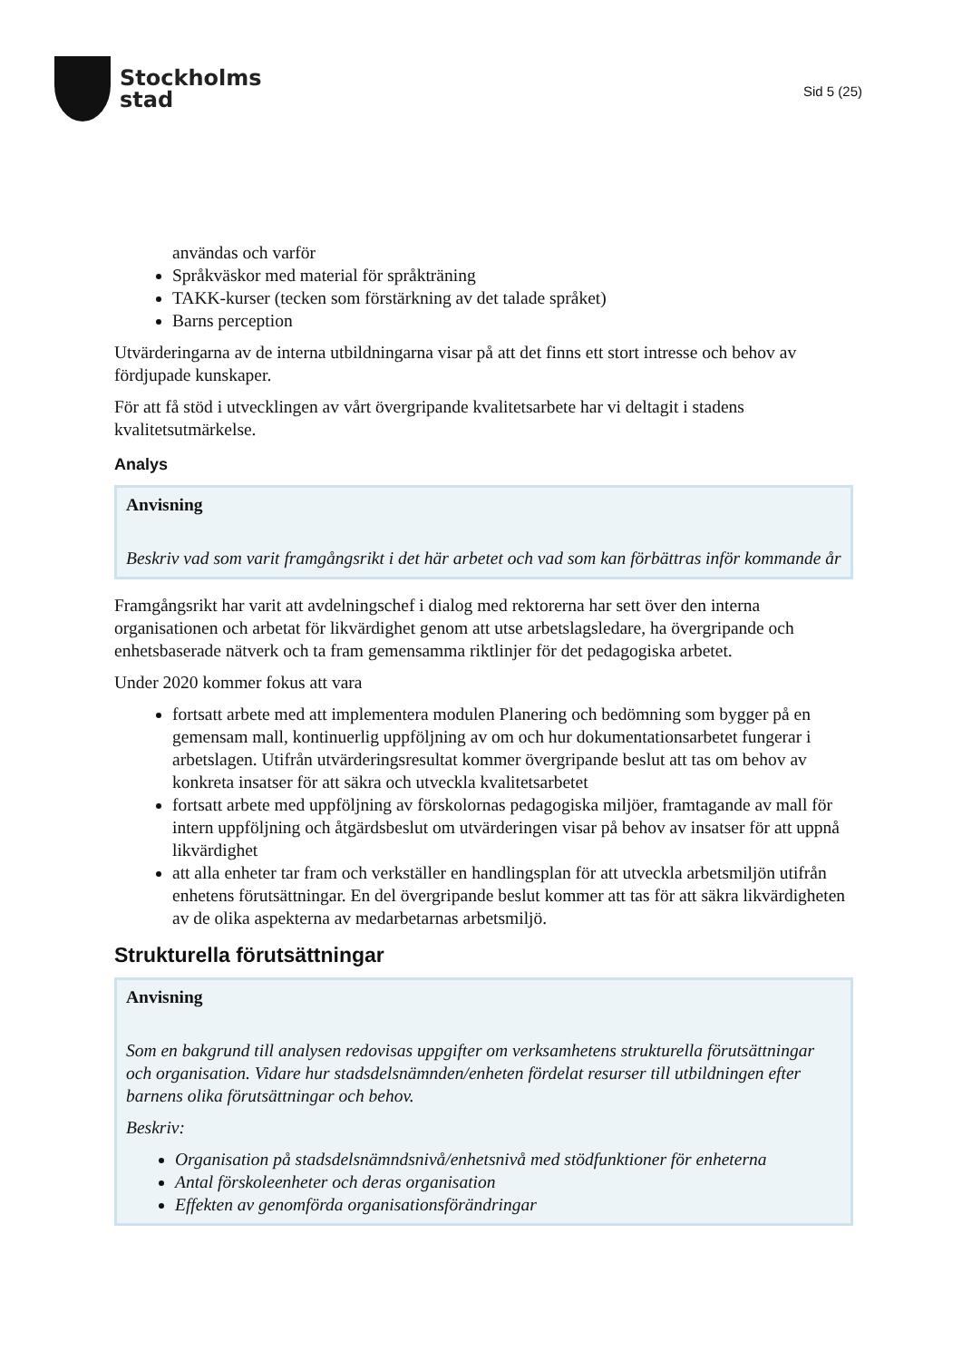Stockholms
stad
Sid 5 (25)
användas och varför
Språkväskor med material för språkträning
TAKK-kurser (tecken som förstärkning av det talade språket)
Barns perception
Utvärderingarna av de interna utbildningarna visar på att det finns ett stort intresse och behov av fördjupade kunskaper.
För att få stöd i utvecklingen av vårt övergripande kvalitetsarbete har vi deltagit i stadens kvalitetsutmärkelse.
Analys
Anvisning
Beskriv vad som varit framgångsrikt i det här arbetet och vad som kan förbättras inför kommande år
Framgångsrikt har varit att avdelningschef i dialog med rektorerna har sett över den interna organisationen och arbetat för likvärdighet genom att utse arbetslagsledare, ha övergripande och enhetsbaserade nätverk och ta fram gemensamma riktlinjer för det pedagogiska arbetet.
Under 2020 kommer fokus att vara
fortsatt arbete med att implementera modulen Planering och bedömning som bygger på en gemensam mall, kontinuerlig uppföljning av om och hur dokumentationsarbetet fungerar i arbetslagen. Utifrån utvärderingsresultat kommer övergripande beslut att tas om behov av konkreta insatser för att säkra och utveckla kvalitetsarbetet
fortsatt arbete med uppföljning av förskolornas pedagogiska miljöer, framtagande av mall för intern uppföljning och åtgärdsbeslut om utvärderingen visar på behov av insatser för att uppnå likvärdighet
att alla enheter tar fram och verkställer en handlingsplan för att utveckla arbetsmiljön utifrån enhetens förutsättningar. En del övergripande beslut kommer att tas för att säkra likvärdigheten av de olika aspekterna av medarbetarnas arbetsmiljö.
Strukturella förutsättningar
Anvisning
Som en bakgrund till analysen redovisas uppgifter om verksamhetens strukturella förutsättningar och organisation. Vidare hur stadsdelsnämnden/enheten fördelat resurser till utbildningen efter barnens olika förutsättningar och behov.
Beskriv:
Organisation på stadsdelsnämndsnivå/enhetsnivå med stödfunktioner för enheterna
Antal förskoleenheter och deras organisation
Effekten av genomförda organisationsförändringar